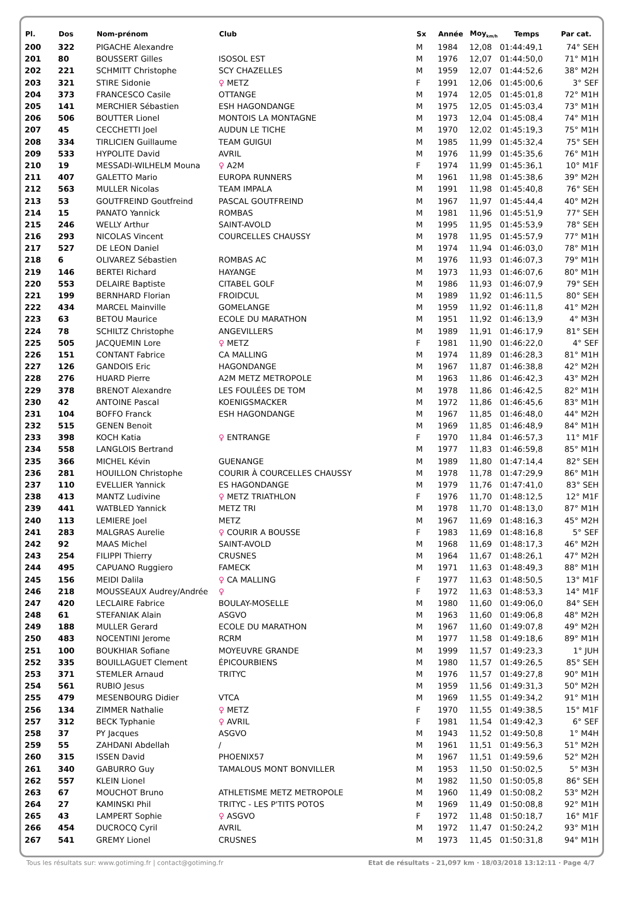| Pl. | Dos | Nom-prénom | Club | Sx | Année | Moy<sub>km/h</sub> | Temps | Par cat. |
| --- | --- | --- | --- | --- | --- | --- | --- | --- |
| 200 | 322 | PIGACHE Alexandre | | M | 1984 | 12,08 | 01:44:49,1 | 74° SEH |
| 201 | 80 | BOUSSERT Gilles | ISOSOL EST | M | 1976 | 12,07 | 01:44:50,0 | 71° M1H |
| 202 | 221 | SCHMITT Christophe | SCY CHAZELLES | M | 1959 | 12,07 | 01:44:52,6 | 38° M2H |
| 203 | 321 | STIRE Sidonie | ♀ METZ | F | 1991 | 12,06 | 01:45:00,6 | 3° SEF |
| 204 | 373 | FRANCESCO Casile | OTTANGE | M | 1974 | 12,05 | 01:45:01,8 | 72° M1H |
| 205 | 141 | MERCHIER Sébastien | ESH HAGONDANGE | M | 1975 | 12,05 | 01:45:03,4 | 73° M1H |
| 206 | 506 | BOUTTER Lionel | MONTOIS LA MONTAGNE | M | 1973 | 12,04 | 01:45:08,4 | 74° M1H |
| 207 | 45 | CECCHETTI Joel | AUDUN LE TICHE | M | 1970 | 12,02 | 01:45:19,3 | 75° M1H |
| 208 | 334 | TIRLICIEN Guillaume | TEAM GUIGUI | M | 1985 | 11,99 | 01:45:32,4 | 75° SEH |
| 209 | 533 | HYPOLITE David | AVRIL | M | 1976 | 11,99 | 01:45:35,6 | 76° M1H |
| 210 | 19 | MESSADI-WILHELM Mouna | ♀ A2M | F | 1974 | 11,99 | 01:45:36,1 | 10° M1F |
| 211 | 407 | GALETTO Mario | EUROPA RUNNERS | M | 1961 | 11,98 | 01:45:38,6 | 39° M2H |
| 212 | 563 | MULLER Nicolas | TEAM IMPALA | M | 1991 | 11,98 | 01:45:40,8 | 76° SEH |
| 213 | 53 | GOUTFREIND Goutfreind | PASCAL GOUTFREIND | M | 1967 | 11,97 | 01:45:44,4 | 40° M2H |
| 214 | 15 | PANATO Yannick | ROMBAS | M | 1981 | 11,96 | 01:45:51,9 | 77° SEH |
| 215 | 246 | WELLY Arthur | SAINT-AVOLD | M | 1995 | 11,95 | 01:45:53,9 | 78° SEH |
| 216 | 293 | NICOLAS Vincent | COURCELLES CHAUSSY | M | 1978 | 11,95 | 01:45:57,9 | 77° M1H |
| 217 | 527 | DE LEON Daniel | | M | 1974 | 11,94 | 01:46:03,0 | 78° M1H |
| 218 | 6 | OLIVAREZ Sébastien | ROMBAS AC | M | 1976 | 11,93 | 01:46:07,3 | 79° M1H |
| 219 | 146 | BERTEI Richard | HAYANGE | M | 1973 | 11,93 | 01:46:07,6 | 80° M1H |
| 220 | 553 | DELAIRE Baptiste | CITABEL GOLF | M | 1986 | 11,93 | 01:46:07,9 | 79° SEH |
| 221 | 199 | BERNHARD Florian | FROIDCUL | M | 1989 | 11,92 | 01:46:11,5 | 80° SEH |
| 222 | 434 | MARCEL Mainville | GOMELANGE | M | 1959 | 11,92 | 01:46:11,8 | 41° M2H |
| 223 | 63 | BETOU Maurice | ECOLE DU MARATHON | M | 1951 | 11,92 | 01:46:13,9 | 4° M3H |
| 224 | 78 | SCHILTZ Christophe | ANGEVILLERS | M | 1989 | 11,91 | 01:46:17,9 | 81° SEH |
| 225 | 505 | JACQUEMIN Lore | ♀ METZ | F | 1981 | 11,90 | 01:46:22,0 | 4° SEF |
| 226 | 151 | CONTANT Fabrice | CA MALLING | M | 1974 | 11,89 | 01:46:28,3 | 81° M1H |
| 227 | 126 | GANDOIS Eric | HAGONDANGE | M | 1967 | 11,87 | 01:46:38,8 | 42° M2H |
| 228 | 276 | HUARD Pierre | A2M METZ METROPOLE | M | 1963 | 11,86 | 01:46:42,3 | 43° M2H |
| 229 | 378 | BRENOT Alexandre | LES FOULÉES DE TOM | M | 1978 | 11,86 | 01:46:42,5 | 82° M1H |
| 230 | 42 | ANTOINE Pascal | KOENIGSMACKER | M | 1972 | 11,86 | 01:46:45,6 | 83° M1H |
| 231 | 104 | BOFFO Franck | ESH HAGONDANGE | M | 1967 | 11,85 | 01:46:48,0 | 44° M2H |
| 232 | 515 | GENEN Benoit | | M | 1969 | 11,85 | 01:46:48,9 | 84° M1H |
| 233 | 398 | KOCH Katia | ♀ ENTRANGE | F | 1970 | 11,84 | 01:46:57,3 | 11° M1F |
| 234 | 558 | LANGLOIS Bertrand | | M | 1977 | 11,83 | 01:46:59,8 | 85° M1H |
| 235 | 366 | MICHEL Kévin | GUENANGE | M | 1989 | 11,80 | 01:47:14,4 | 82° SEH |
| 236 | 281 | HOUILLON Christophe | COURIR À COURCELLES CHAUSSY | M | 1978 | 11,78 | 01:47:29,9 | 86° M1H |
| 237 | 110 | EVELLIER Yannick | ES HAGONDANGE | M | 1979 | 11,76 | 01:47:41,0 | 83° SEH |
| 238 | 413 | MANTZ Ludivine | ♀ METZ TRIATHLON | F | 1976 | 11,70 | 01:48:12,5 | 12° M1F |
| 239 | 441 | WATBLED Yannick | METZ TRI | M | 1978 | 11,70 | 01:48:13,0 | 87° M1H |
| 240 | 113 | LEMIERE Joel | METZ | M | 1967 | 11,69 | 01:48:16,3 | 45° M2H |
| 241 | 283 | MALGRAS Aurelie | ♀ COURIR A BOUSSE | F | 1983 | 11,69 | 01:48:16,8 | 5° SEF |
| 242 | 92 | MAAS Michel | SAINT-AVOLD | M | 1968 | 11,69 | 01:48:17,3 | 46° M2H |
| 243 | 254 | FILIPPI Thierry | CRUSNES | M | 1964 | 11,67 | 01:48:26,1 | 47° M2H |
| 244 | 495 | CAPUANO Ruggiero | FAMECK | M | 1971 | 11,63 | 01:48:49,3 | 88° M1H |
| 245 | 156 | MEIDI Dalila | ♀ CA MALLING | F | 1977 | 11,63 | 01:48:50,5 | 13° M1F |
| 246 | 218 | MOUSSEAUX Audrey/Andrée | ♀ | F | 1972 | 11,63 | 01:48:53,3 | 14° M1F |
| 247 | 420 | LECLAIRE Fabrice | BOULAY-MOSELLE | M | 1980 | 11,60 | 01:49:06,0 | 84° SEH |
| 248 | 61 | STEFANIAK Alain | ASGVO | M | 1963 | 11,60 | 01:49:06,8 | 48° M2H |
| 249 | 188 | MULLER Gerard | ECOLE DU MARATHON | M | 1967 | 11,60 | 01:49:07,8 | 49° M2H |
| 250 | 483 | NOCENTINI Jerome | RCRM | M | 1977 | 11,58 | 01:49:18,6 | 89° M1H |
| 251 | 100 | BOUKHIAR Sofiane | MOYEUVRE GRANDE | M | 1999 | 11,57 | 01:49:23,3 | 1° JUH |
| 252 | 335 | BOUILLAGUET Clement | ÉPICOURBIENS | M | 1980 | 11,57 | 01:49:26,5 | 85° SEH |
| 253 | 371 | STEMLER Arnaud | TRITYC | M | 1976 | 11,57 | 01:49:27,8 | 90° M1H |
| 254 | 561 | RUBIO Jesus | | M | 1959 | 11,56 | 01:49:31,3 | 50° M2H |
| 255 | 479 | MESENBOURG Didier | VTCA | M | 1969 | 11,55 | 01:49:34,2 | 91° M1H |
| 256 | 134 | ZIMMER Nathalie | ♀ METZ | F | 1970 | 11,55 | 01:49:38,5 | 15° M1F |
| 257 | 312 | BECK Typhanie | ♀ AVRIL | F | 1981 | 11,54 | 01:49:42,3 | 6° SEF |
| 258 | 37 | PY Jacques | ASGVO | M | 1943 | 11,52 | 01:49:50,8 | 1° M4H |
| 259 | 55 | ZAHDANI Abdellah | / | M | 1961 | 11,51 | 01:49:56,3 | 51° M2H |
| 260 | 315 | ISSEN David | PHOENIX57 | M | 1967 | 11,51 | 01:49:59,6 | 52° M2H |
| 261 | 340 | GABURRO Guy | TAMALOUS MONT BONVILLER | M | 1953 | 11,50 | 01:50:02,5 | 5° M3H |
| 262 | 557 | KLEIN Lionel | | M | 1982 | 11,50 | 01:50:05,8 | 86° SEH |
| 263 | 67 | MOUCHOT Bruno | ATHLETISME METZ METROPOLE | M | 1960 | 11,49 | 01:50:08,2 | 53° M2H |
| 264 | 27 | KAMINSKI Phil | TRITYC - LES P'TITS POTOS | M | 1969 | 11,49 | 01:50:08,8 | 92° M1H |
| 265 | 43 | LAMPERT Sophie | ♀ ASGVO | F | 1972 | 11,48 | 01:50:18,7 | 16° M1F |
| 266 | 454 | DUCROCQ Cyril | AVRIL | M | 1972 | 11,47 | 01:50:24,2 | 93° M1H |
| 267 | 541 | GREMY Lionel | CRUSNES | M | 1973 | 11,45 | 01:50:31,8 | 94° M1H |
Tous les résultats sur: www.gotiming.fr | contact@gotiming.fr Etat de résultats - 21,097 km · 18/03/2018 13:12:11 · Page 4/7